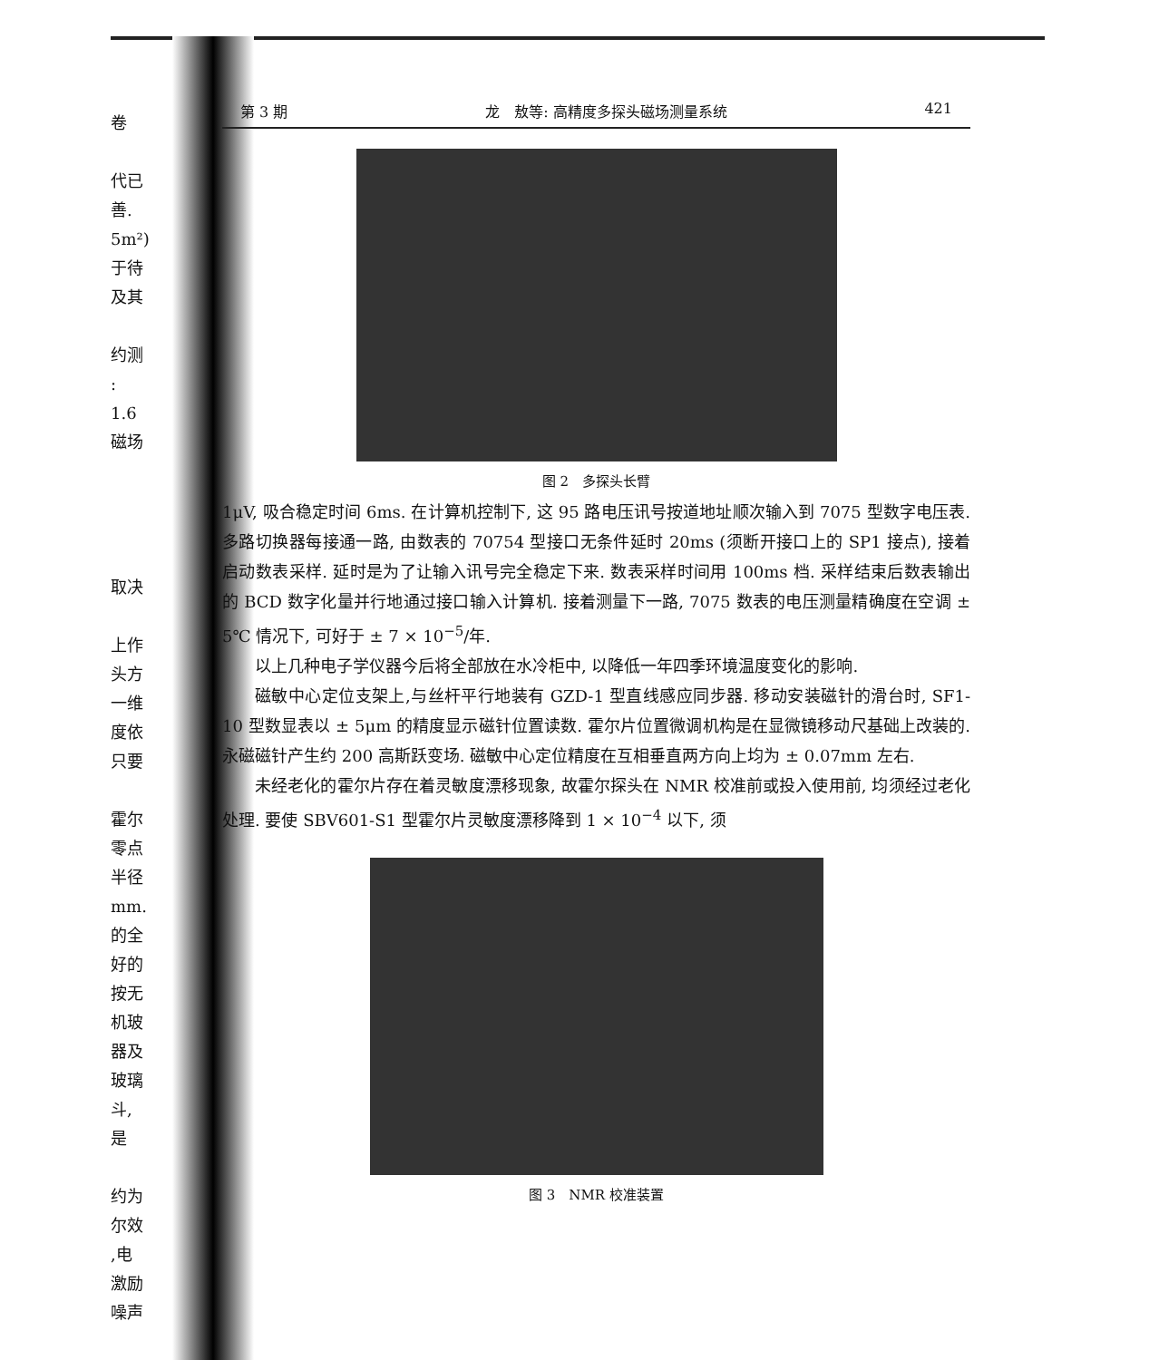卷
代已
善.
5m²)
于待
及其
约测
: 1.6
磁场
取决
上作
头方
一维
度依
只要
霍尔
零点
半径
mm.
的全
好的
按无
机玻
器及
玻璃
斗,是
约为
尔效
,电
激励
噪声
第 3 期 龙　敖等: 高精度多探头磁场测量系统 421
图 2　多探头长臂
1μV, 吸合稳定时间 6ms. 在计算机控制下, 这 95 路电压讯号按道地址顺次输入到 7075 型数字电压表. 多路切换器每接通一路, 由数表的 70754 型接口无条件延时 20ms (须断开接口上的 SP1 接点), 接着启动数表采样. 延时是为了让输入讯号完全稳定下来. 数表采样时间用 100ms 档. 采样结束后数表输出的 BCD 数字化量并行地通过接口输入计算机. 接着测量下一路, 7075 数表的电压测量精确度在空调 ± 5℃ 情况下, 可好于 ± 7 × 10<sup>−5</sup>/年.
以上几种电子学仪器今后将全部放在水冷柜中, 以降低一年四季环境温度变化的影响.
磁敏中心定位支架上,与丝杆平行地装有 GZD-1 型直线感应同步器. 移动安装磁针的滑台时, SF1-10 型数显表以 ± 5μm 的精度显示磁针位置读数. 霍尔片位置微调机构是在显微镜移动尺基础上改装的. 永磁磁针产生约 200 高斯跃变场. 磁敏中心定位精度在互相垂直两方向上均为 ± 0.07mm 左右.
未经老化的霍尔片存在着灵敏度漂移现象, 故霍尔探头在 NMR 校准前或投入使用前, 均须经过老化处理. 要使 SBV601-S1 型霍尔片灵敏度漂移降到 1 × 10<sup>−4</sup> 以下, 须
图 3　NMR 校准装置